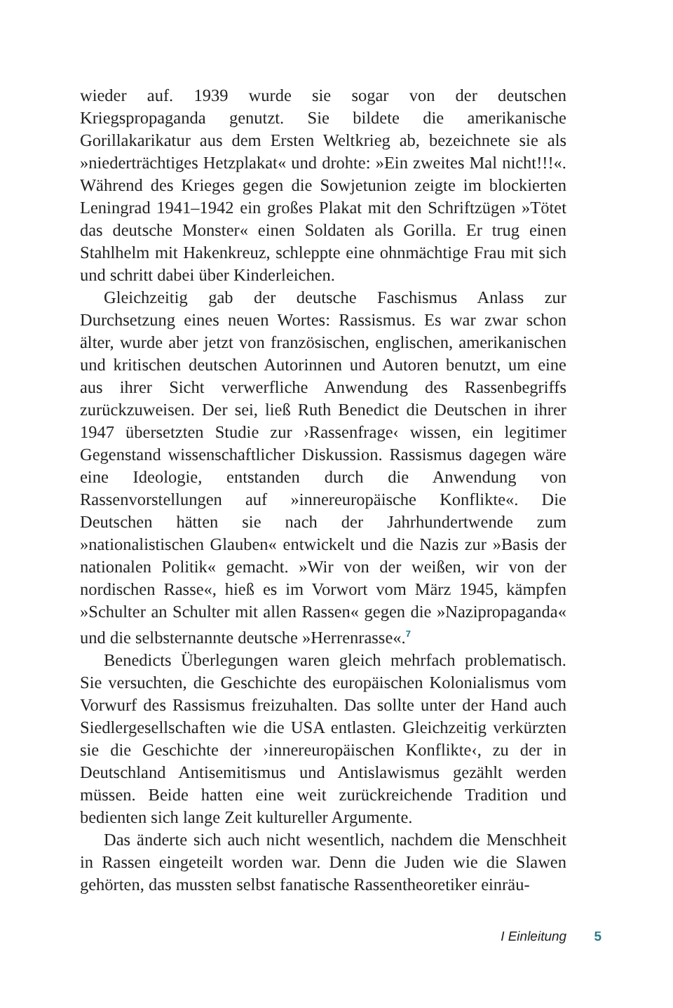wieder auf. 1939 wurde sie sogar von der deutschen Kriegspropaganda genutzt. Sie bildete die amerikanische Gorillakarikatur aus dem Ersten Weltkrieg ab, bezeichnete sie als »niederträchtiges Hetzplakat« und drohte: »Ein zweites Mal nicht!!!«. Während des Krieges gegen die Sowjetunion zeigte im blockierten Leningrad 1941–1942 ein großes Plakat mit den Schriftzügen »Tötet das deutsche Monster« einen Soldaten als Gorilla. Er trug einen Stahlhelm mit Hakenkreuz, schleppte eine ohnmächtige Frau mit sich und schritt dabei über Kinderleichen.
Gleichzeitig gab der deutsche Faschismus Anlass zur Durchsetzung eines neuen Wortes: Rassismus. Es war zwar schon älter, wurde aber jetzt von französischen, englischen, amerikanischen und kritischen deutschen Autorinnen und Autoren benutzt, um eine aus ihrer Sicht verwerfliche Anwendung des Rassenbegriffs zurückzuweisen. Der sei, ließ Ruth Benedict die Deutschen in ihrer 1947 übersetzten Studie zur ›Rassenfrage‹ wissen, ein legitimer Gegenstand wissenschaftlicher Diskussion. Rassismus dagegen wäre eine Ideologie, entstanden durch die Anwendung von Rassenvorstellungen auf »innereuropäische Konflikte«. Die Deutschen hätten sie nach der Jahrhundertwende zum »nationalistischen Glauben« entwickelt und die Nazis zur »Basis der nationalen Politik« gemacht. »Wir von der weißen, wir von der nordischen Rasse«, hieß es im Vorwort vom März 1945, kämpfen »Schulter an Schulter mit allen Rassen« gegen die »Nazipropaganda« und die selbsternannte deutsche »Herrenrasse«.<sup>7</sup>
Benedicts Überlegungen waren gleich mehrfach problematisch. Sie versuchten, die Geschichte des europäischen Kolonialismus vom Vorwurf des Rassismus freizuhalten. Das sollte unter der Hand auch Siedlergesellschaften wie die USA entlasten. Gleichzeitig verkürzten sie die Geschichte der ›innereuropäischen Konflikte‹, zu der in Deutschland Antisemitismus und Antislawismus gezählt werden müssen. Beide hatten eine weit zurückreichende Tradition und bedienten sich lange Zeit kultureller Argumente.
Das änderte sich auch nicht wesentlich, nachdem die Menschheit in Rassen eingeteilt worden war. Denn die Juden wie die Slawen gehörten, das mussten selbst fanatische Rassentheoretiker einräu-
I Einleitung 5